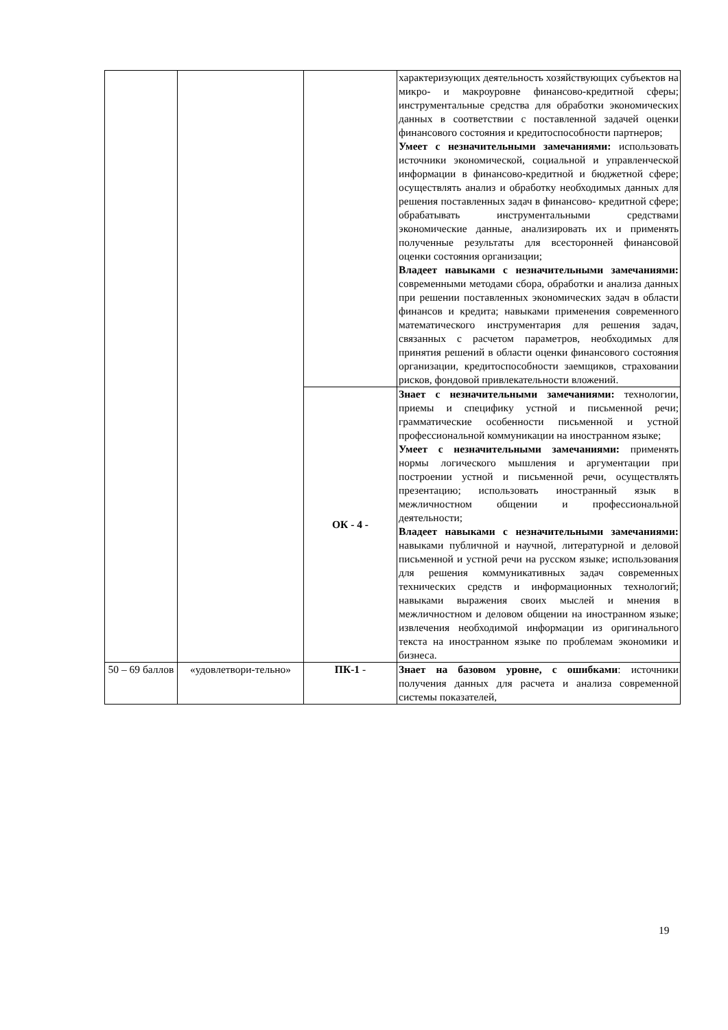| | | | характеризующих деятельность хозяйствующих субъектов на микро- и макроуровне финансово-кредитной сферы; инструментальные средства для обработки экономических данных в соответствии с поставленной задачей оценки финансового состояния и кредитоспособности партнеров; Умеет с незначительными замечаниями: использовать источники экономической, социальной и управленческой информации в финансово-кредитной и бюджетной сфере; осуществлять анализ и обработку необходимых данных для решения поставленных задач в финансово- кредитной сфере; обрабатывать инструментальными средствами экономические данные, анализировать их и применять полученные результаты для всесторонней финансовой оценки состояния организации; Владеет навыками с незначительными замечаниями: современными методами сбора, обработки и анализа данных при решении поставленных экономических задач в области финансов и кредита; навыками применения современного математического инструментария для решения задач, связанных с расчетом параметров, необходимых для принятия решений в области оценки финансового состояния организации, кредитоспособности заемщиков, страховании рисков, фондовой привлекательности вложений. |
| | | ОК - 4 - | Знает с незначительными замечаниями: технологии, приемы и специфику устной и письменной речи; грамматические особенности письменной и устной профессиональной коммуникации на иностранном языке; Умеет с незначительными замечаниями: применять нормы логического мышления и аргументации при построении устной и письменной речи, осуществлять презентацию; использовать иностранный язык в межличностном общении и профессиональной деятельности; Владеет навыками с незначительными замечаниями: навыками публичной и научной, литературной и деловой письменной и устной речи на русском языке; использования для решения коммуникативных задач современных технических средств и информационных технологий; навыками выражения своих мыслей и мнения в межличностном и деловом общении на иностранном языке; извлечения необходимой информации из оригинального текста на иностранном языке по проблемам экономики и бизнеса. |
| 50 – 69 баллов | «удовлетвори-тельно» | ПК-1 - | Знает на базовом уровне, с ошибками : источники получения данных для расчета и анализа современной системы показателей, |
19